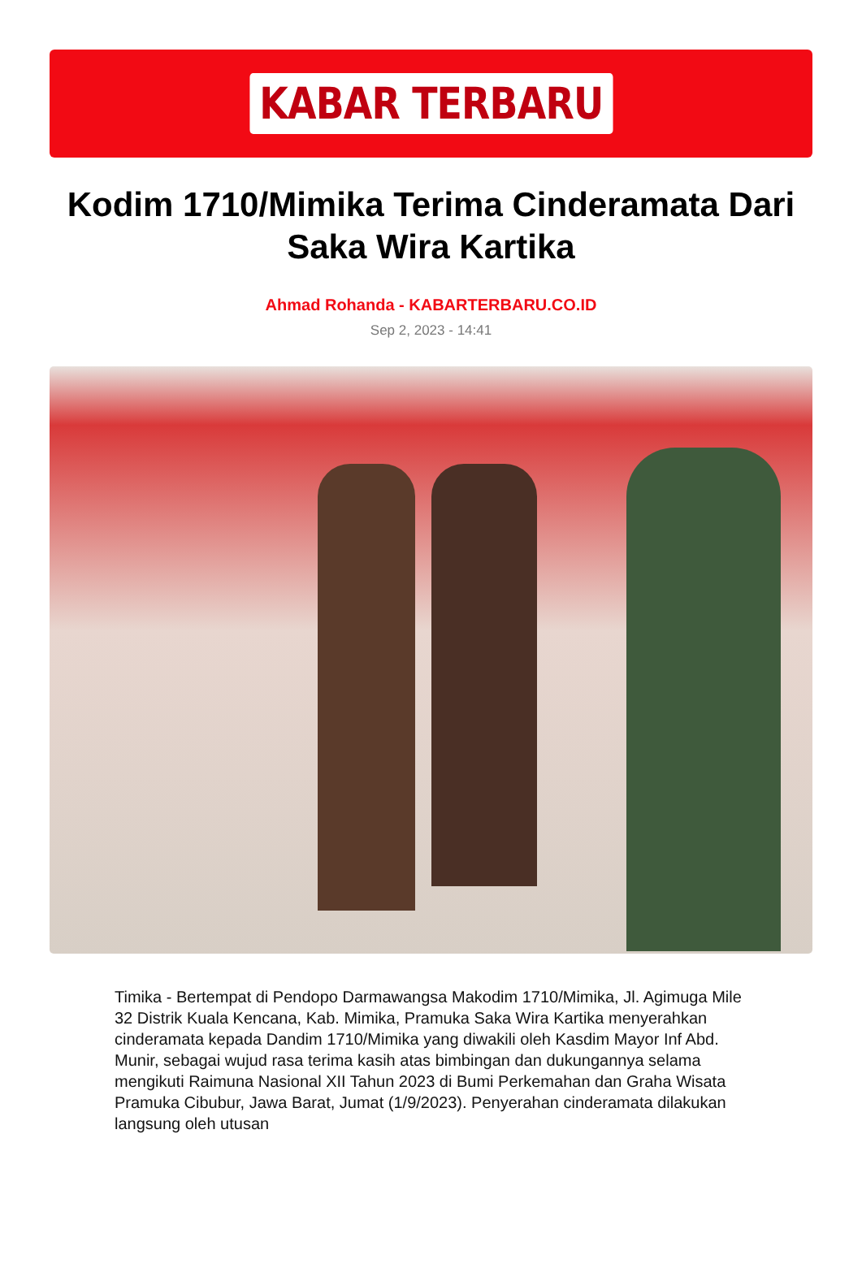KABAR TERBARU
Kodim 1710/Mimika Terima Cinderamata Dari Saka Wira Kartika
Ahmad Rohanda - KABARTERBARU.CO.ID
Sep 2, 2023 - 14:41
Timika - Bertempat di Pendopo Darmawangsa Makodim 1710/Mimika, Jl. Agimuga Mile 32 Distrik Kuala Kencana, Kab. Mimika, Pramuka Saka Wira Kartika menyerahkan cinderamata kepada Dandim 1710/Mimika yang diwakili oleh Kasdim Mayor Inf Abd. Munir, sebagai wujud rasa terima kasih atas bimbingan dan dukungannya selama mengikuti Raimuna Nasional XII Tahun 2023 di Bumi Perkemahan dan Graha Wisata Pramuka Cibubur, Jawa Barat, Jumat (1/9/2023). Penyerahan cinderamata dilakukan langsung oleh utusan